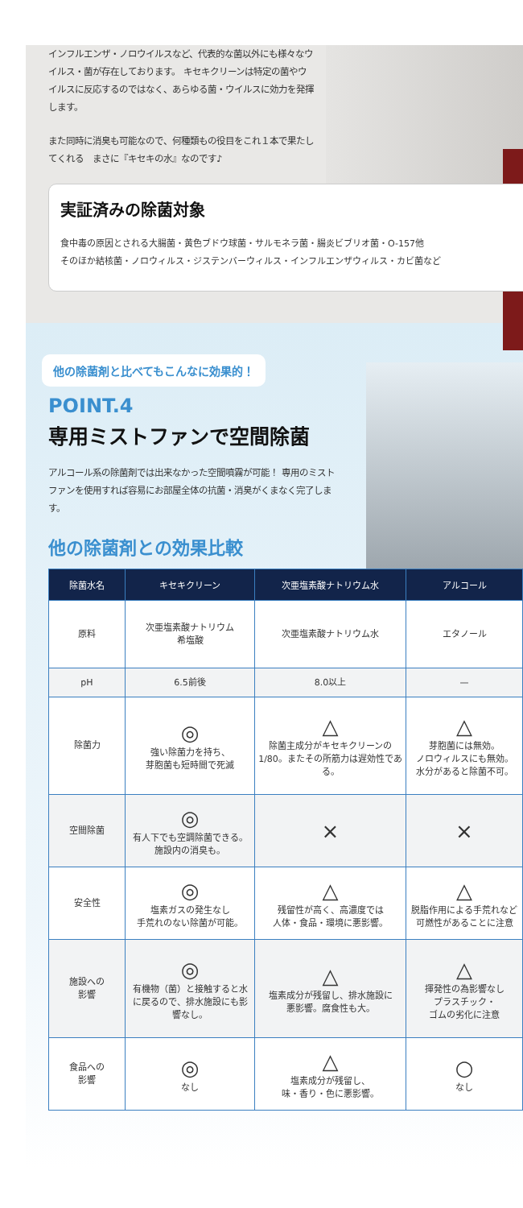インフルエンザ・ノロウイルスなど、代表的な菌以外にも様々なウイルス・菌が存在しております。 キセキクリーンは特定の菌やウイルスに反応するのではなく、あらゆる菌・ウイルスに効力を発揮します。
また同時に消臭も可能なので、何種類もの役目をこれ１本で果たしてくれる　まさに『キセキの水』なのです♪
実証済みの除菌対象
食中毒の原因とされる大腸菌・黄色ブドウ球菌・サルモネラ菌・腸炎ビブリオ菌・O-157他
そのほか結核菌・ノロウィルス・ジステンバーウィルス・インフルエンザウィルス・カビ菌など
他の除菌剤と比べてもこんなに効果的！
POINT.4
専用ミストファンで空間除菌
アルコール系の除菌剤では出来なかった空間噴霧が可能！ 専用のミストファンを使用すれば容易にお部屋全体の抗菌・消臭がくまなく完了します。
他の除菌剤との効果比較
| 除菌水名 | キセキクリーン | 次亜塩素酸ナトリウム水 | アルコール |
| --- | --- | --- | --- |
| 原料 | 次亜塩素酸ナトリウム 希塩酸 | 次亜塩素酸ナトリウム水 | エタノール |
| pH | 6.5前後 | 8.0以上 | — |
| 除菌力 | ◎ 強い除菌力を持ち、 芽胞菌も短時間で死滅 | △ 除菌主成分がキセキクリーンの1/80。またその所筋力は遅効性である。 | △ 芽胞菌には無効。 ノロウィルスにも無効。 水分があると除菌不可。 |
| 空間除菌 | ◎ 有人下でも空調除菌できる。 施設内の消臭も。 | × | × |
| 安全性 | ◎ 塩素ガスの発生なし 手荒れのない除菌が可能。 | △ 残留性が高く、高濃度では 人体・食品・環境に悪影響。 | △ 脱脂作用による手荒れなど 可燃性があることに注意 |
| 施設への 影響 | ◎ 有機物（菌）と接触すると水に戻るので、排水施設にも影響なし。 | △ 塩素成分が残留し、排水施設に 悪影響。腐食性も大。 | △ 揮発性の為影響なし プラスチック・ ゴムの劣化に注意 |
| 食品への 影響 | ◎ なし | △ 塩素成分が残留し、 味・香り・色に悪影響。 | ○ なし |